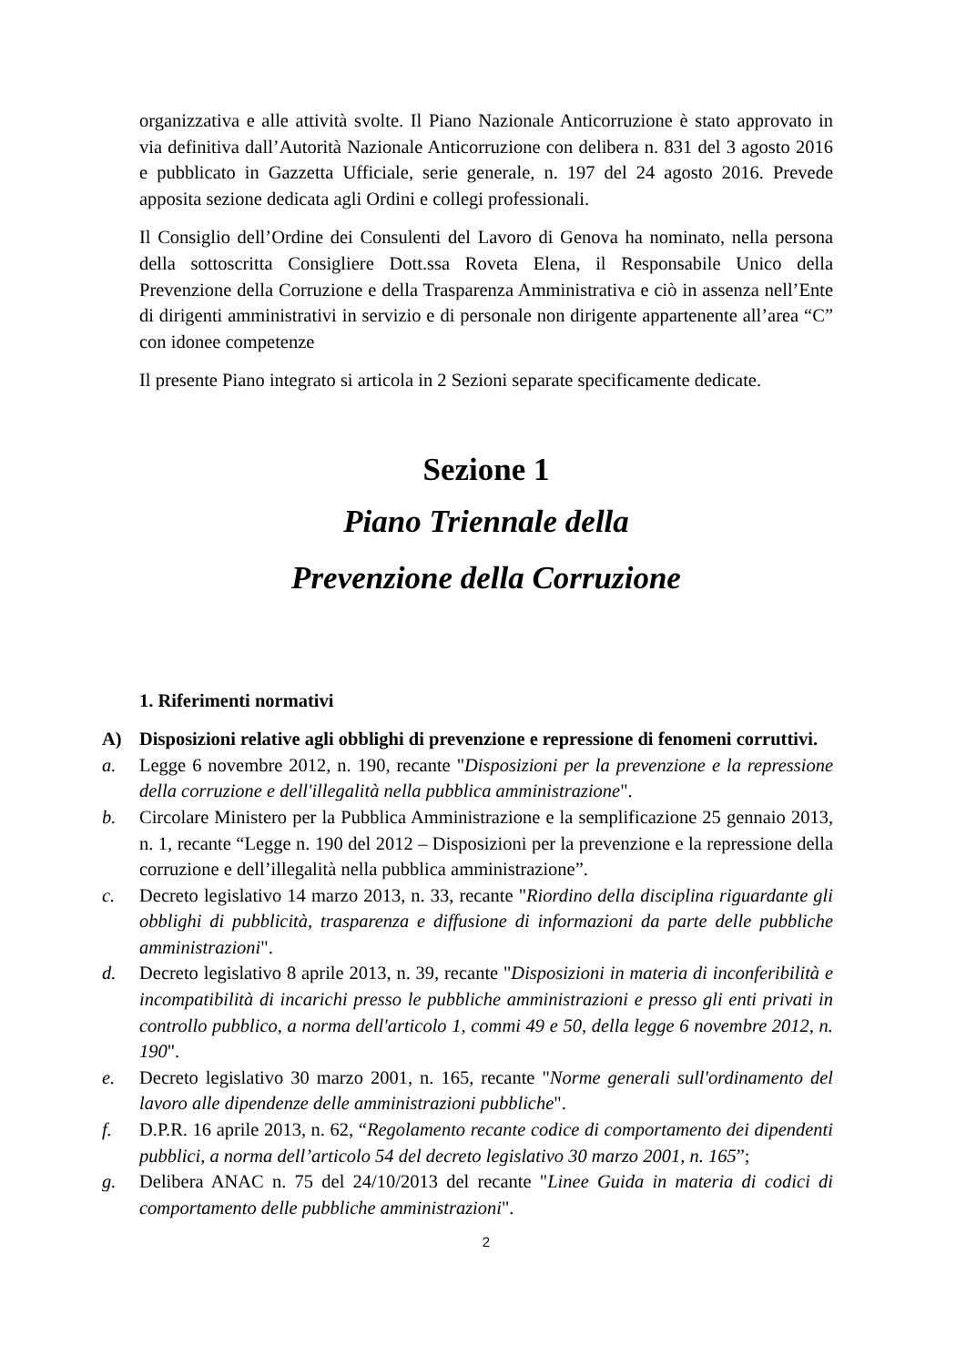organizzativa e alle attività svolte. Il Piano Nazionale Anticorruzione è stato approvato in via definitiva dall’Autorità Nazionale Anticorruzione con delibera n. 831 del 3 agosto 2016 e pubblicato in Gazzetta Ufficiale, serie generale, n. 197 del 24 agosto 2016. Prevede apposita sezione dedicata agli Ordini e collegi professionali.
Il Consiglio dell’Ordine dei Consulenti del Lavoro di Genova ha nominato, nella persona della sottoscritta Consigliere Dott.ssa Roveta Elena, il Responsabile Unico della Prevenzione della Corruzione e della Trasparenza Amministrativa e ciò in assenza nell’Ente di dirigenti amministrativi in servizio e di personale non dirigente appartenente all’area “C” con idonee competenze
Il presente Piano integrato si articola in 2 Sezioni separate specificamente dedicate.
Sezione 1
Piano Triennale della
Prevenzione della Corruzione
1. Riferimenti normativi
A) Disposizioni relative agli obblighi di prevenzione e repressione di fenomeni corruttivi.
a. Legge 6 novembre 2012, n. 190, recante "Disposizioni per la prevenzione e la repressione della corruzione e dell'illegalità nella pubblica amministrazione".
b. Circolare Ministero per la Pubblica Amministrazione e la semplificazione 25 gennaio 2013, n. 1, recante “Legge n. 190 del 2012 – Disposizioni per la prevenzione e la repressione della corruzione e dell’illegalità nella pubblica amministrazione”.
c. Decreto legislativo 14 marzo 2013, n. 33, recante "Riordino della disciplina riguardante gli obblighi di pubblicità, trasparenza e diffusione di informazioni da parte delle pubbliche amministrazioni".
d. Decreto legislativo 8 aprile 2013, n. 39, recante "Disposizioni in materia di inconferibilità e incompatibilità di incarichi presso le pubbliche amministrazioni e presso gli enti privati in controllo pubblico, a norma dell'articolo 1, commi 49 e 50, della legge 6 novembre 2012, n. 190".
e. Decreto legislativo 30 marzo 2001, n. 165, recante "Norme generali sull'ordinamento del lavoro alle dipendenze delle amministrazioni pubbliche".
f. D.P.R. 16 aprile 2013, n. 62, “Regolamento recante codice di comportamento dei dipendenti pubblici, a norma dell’articolo 54 del decreto legislativo 30 marzo 2001, n. 165”;
g. Delibera ANAC n. 75 del 24/10/2013 del recante "Linee Guida in materia di codici di comportamento delle pubbliche amministrazioni".
2